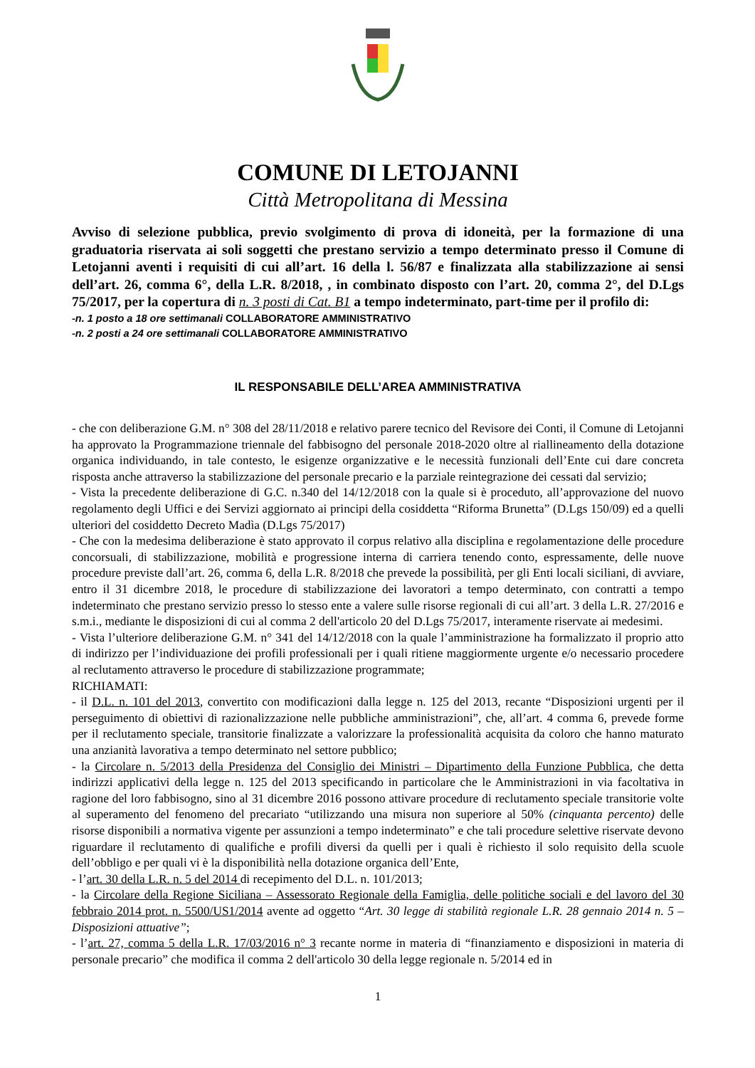COMUNE DI LETOJANNI
Città Metropolitana di Messina
Avviso di selezione pubblica, previo svolgimento di prova di idoneità, per la formazione di una graduatoria riservata ai soli soggetti che prestano servizio a tempo determinato presso il Comune di Letojanni aventi i requisiti di cui all’art. 16 della l. 56/87 e finalizzata alla stabilizzazione ai sensi dell’art. 26, comma 6°, della L.R. 8/2018, , in combinato disposto con l’art. 20, comma 2°, del D.Lgs 75/2017, per la copertura di n. 3 posti di Cat. B1 a tempo indeterminato, part-time per il profilo di:
-n. 1 posto a 18 ore settimanali COLLABORATORE AMMINISTRATIVO
-n. 2 posti a 24 ore settimanali COLLABORATORE AMMINISTRATIVO
IL RESPONSABILE DELL’AREA AMMINISTRATIVA
- che con deliberazione G.M. n° 308 del 28/11/2018 e relativo parere tecnico del Revisore dei Conti, il Comune di Letojanni ha approvato la Programmazione triennale del fabbisogno del personale 2018-2020 oltre al riallineamento della dotazione organica individuando, in tale contesto, le esigenze organizzative e le necessità funzionali dell’Ente cui dare concreta risposta anche attraverso la stabilizzazione del personale precario e la parziale reintegrazione dei cessati dal servizio;
- Vista la precedente deliberazione di G.C. n.340 del 14/12/2018 con la quale si è proceduto, all’approvazione del nuovo regolamento degli Uffici e dei Servizi aggiornato ai principi della cosiddetta “Riforma Brunetta” (D.Lgs 150/09) ed a quelli ulteriori del cosiddetto Decreto Madìa (D.Lgs 75/2017)
- Che con la medesima deliberazione è stato approvato il corpus relativo alla disciplina e regolamentazione delle procedure concorsuali, di stabilizzazione, mobilità e progressione interna di carriera tenendo conto, espressamente, delle nuove procedure previste dall’art. 26, comma 6, della L.R. 8/2018 che prevede la possibilità, per gli Enti locali siciliani, di avviare, entro il 31 dicembre 2018, le procedure di stabilizzazione dei lavoratori a tempo determinato, con contratti a tempo indeterminato che prestano servizio presso lo stesso ente a valere sulle risorse regionali di cui all’art. 3 della L.R. 27/2016 e s.m.i., mediante le disposizioni di cui al comma 2 dell'articolo 20 del D.Lgs 75/2017, interamente riservate ai medesimi.
- Vista l’ulteriore deliberazione G.M. n° 341 del 14/12/2018 con la quale l’amministrazione ha formalizzato il proprio atto di indirizzo per l’individuazione dei profili professionali per i quali ritiene maggiormente urgente e/o necessario procedere al reclutamento attraverso le procedure di stabilizzazione programmate;
RICHIAMATI:
- il D.L. n. 101 del 2013, convertito con modificazioni dalla legge n. 125 del 2013, recante “Disposizioni urgenti per il perseguimento di obiettivi di razionalizzazione nelle pubbliche amministrazioni”, che, all’art. 4 comma 6, prevede forme per il reclutamento speciale, transitorie finalizzate a valorizzare la professionalità acquisita da coloro che hanno maturato una anzianità lavorativa a tempo determinato nel settore pubblico;
- la Circolare n. 5/2013 della Presidenza del Consiglio dei Ministri – Dipartimento della Funzione Pubblica, che detta indirizzi applicativi della legge n. 125 del 2013 specificando in particolare che le Amministrazioni in via facoltativa in ragione del loro fabbisogno, sino al 31 dicembre 2016 possono attivare procedure di reclutamento speciale transitorie volte al superamento del fenomeno del precariato “utilizzando una misura non superiore al 50% (cinquanta percento) delle risorse disponibili a normativa vigente per assunzioni a tempo indeterminato” e che tali procedure selettive riservate devono riguardare il reclutamento di qualifiche e profili diversi da quelli per i quali è richiesto il solo requisito della scuole dell’obbligo e per quali vi è la disponibilità nella dotazione organica dell’Ente,
- l’art. 30 della L.R. n. 5 del 2014 di recepimento del D.L. n. 101/2013;
- la Circolare della Regione Siciliana – Assessorato Regionale della Famiglia, delle politiche sociali e del lavoro del 30 febbraio 2014 prot. n. 5500/US1/2014 avente ad oggetto “Art. 30 legge di stabilità regionale L.R. 28 gennaio 2014 n. 5 – Disposizioni attuative”;
- l’art. 27, comma 5 della L.R. 17/03/2016 n° 3 recante norme in materia di “finanziamento e disposizioni in materia di personale precario” che modifica il comma 2 dell'articolo 30 della legge regionale n. 5/2014 ed in
1